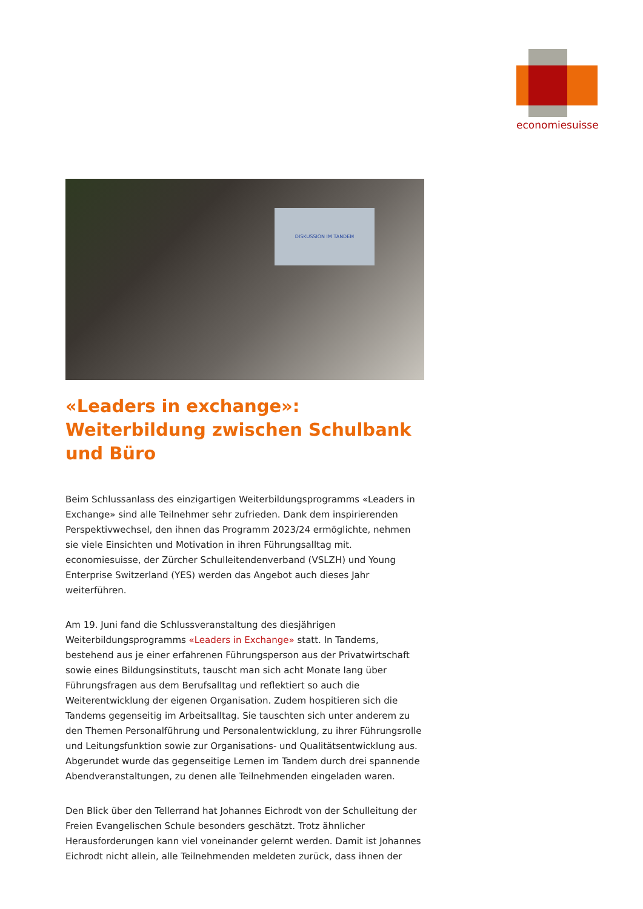economiesuisse
DISKUSSION IM TANDEM
«Leaders in exchange»: Weiterbildung zwischen Schulbank und Büro
Beim Schlussanlass des einzigartigen Weiterbildungsprogramms «Leaders in Exchange» sind alle Teilnehmer sehr zufrieden. Dank dem inspirierenden Perspektivwechsel, den ihnen das Programm 2023/24 ermöglichte, nehmen sie viele Einsichten und Motivation in ihren Führungsalltag mit. economiesuisse, der Zürcher Schulleitendenverband (VSLZH) und Young Enterprise Switzerland (YES) werden das Angebot auch dieses Jahr weiterführen.
Am 19. Juni fand die Schlussveranstaltung des diesjährigen Weiterbildungsprogramms «Leaders in Exchange» statt. In Tandems, bestehend aus je einer erfahrenen Führungsperson aus der Privatwirtschaft sowie eines Bildungsinstituts, tauscht man sich acht Monate lang über Führungsfragen aus dem Berufsalltag und reflektiert so auch die Weiterentwicklung der eigenen Organisation. Zudem hospitieren sich die Tandems gegenseitig im Arbeitsalltag. Sie tauschten sich unter anderem zu den Themen Personalführung und Personalentwicklung, zu ihrer Führungsrolle und Leitungsfunktion sowie zur Organisations- und Qualitätsentwicklung aus. Abgerundet wurde das gegenseitige Lernen im Tandem durch drei spannende Abendveranstaltungen, zu denen alle Teilnehmenden eingeladen waren.
Den Blick über den Tellerrand hat Johannes Eichrodt von der Schulleitung der Freien Evangelischen Schule besonders geschätzt. Trotz ähnlicher Herausforderungen kann viel voneinander gelernt werden. Damit ist Johannes Eichrodt nicht allein, alle Teilnehmenden meldeten zurück, dass ihnen der